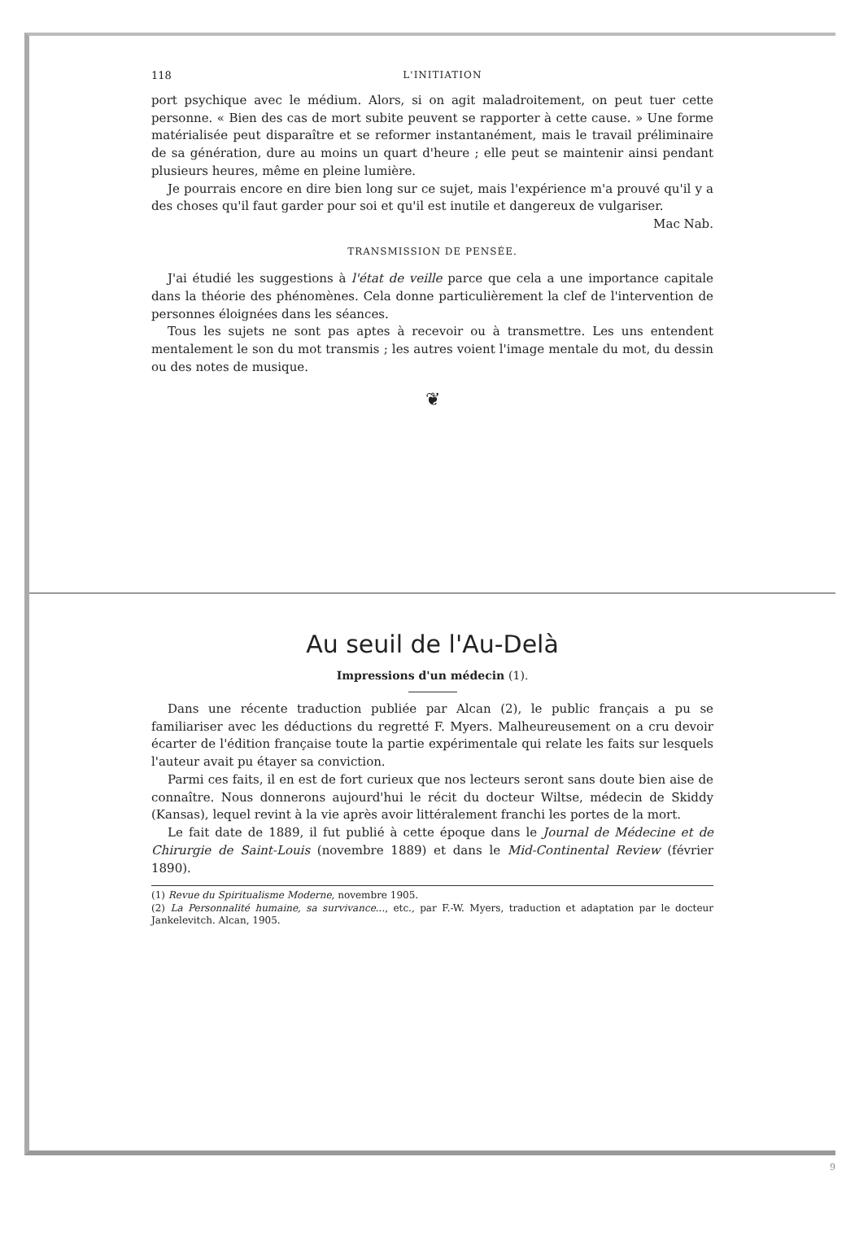118 L'INITIATION
port psychique avec le médium. Alors, si on agit maladroitement, on peut tuer cette personne. « Bien des cas de mort subite peuvent se rapporter à cette cause. » Une forme matérialisée peut disparaître et se reformer instantanément, mais le travail prélimi­naire de sa génération, dure au moins un quart d'heure ; elle peut se maintenir ainsi pendant plusieurs heures, même en pleine lumière.
Je pourrais encore en dire bien long sur ce sujet, mais l'expérience m'a prouvé qu'il y a des choses qu'il faut garder pour soi et qu'il est inutile et dan­gereux de vulgariser.
Mac Nab.
TRANSMISSION DE PENSÉE.
J'ai étudié les suggestions à l'état de veille parce que cela a une importance capitale dans la théorie des phénomènes. Cela donne particulièrement la clef de l'intervention de personnes éloignées dans les séances.
Tous les sujets ne sont pas aptes à recevoir ou à transmettre. Les uns entendent mentalement le son du mot transmis ; les autres voient l'image men­tale du mot, du dessin ou des notes de musique.
❦
Au seuil de l'Au-Delà
Impressions d'un médecin (1).
Dans une récente traduction publiée par Alcan (2), le public français a pu se familiariser avec les déduc­tions du regretté F. Myers. Malheureusement on a cru devoir écarter de l'édition française toute la partie expérimentale qui relate les faits sur lesquels l'auteur avait pu étayer sa conviction.
Parmi ces faits, il en est de fort curieux que nos lecteurs seront sans doute bien aise de connaître. Nous donnerons aujourd'hui le récit du docteur Wil­tse, médecin de Skiddy (Kansas), lequel revint à la vie après avoir littéralement franchi les portes de la mort.
Le fait date de 1889, il fut publié à cette époque dans le Journal de Médecine et de Chirurgie de Saint-Louis (novembre 1889) et dans le Mid-Conti­nental Review (février 1890).
(1) Revue du Spiritualisme Moderne, novembre 1905.
(2) La Personnalité humaine, sa survivance..., etc., par F.-W. Myers, traduction et adaptation par le docteur Janke­levitch. Alcan, 1905.
9